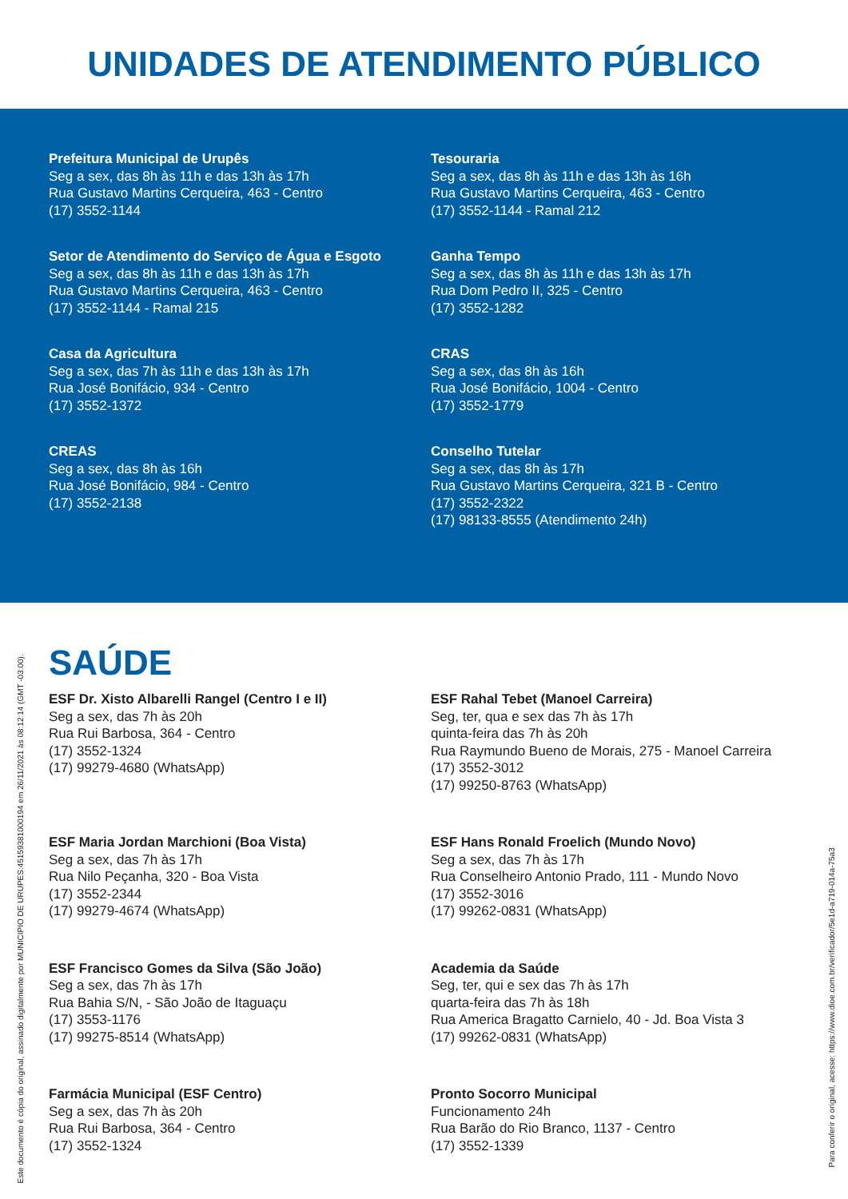UNIDADES DE ATENDIMENTO PÚBLICO
Prefeitura Municipal de Urupês
Seg a sex, das 8h às 11h e das 13h às 17h
Rua Gustavo Martins Cerqueira, 463 - Centro
(17) 3552-1144
Tesouraria
Seg a sex, das 8h às 11h e das 13h às 16h
Rua Gustavo Martins Cerqueira, 463 - Centro
(17) 3552-1144 - Ramal 212
Setor de Atendimento do Serviço de Água e Esgoto
Seg a sex, das 8h às 11h e das 13h às 17h
Rua Gustavo Martins Cerqueira, 463 - Centro
(17) 3552-1144 - Ramal 215
Ganha Tempo
Seg a sex, das 8h às 11h e das 13h às 17h
Rua Dom Pedro II, 325 - Centro
(17) 3552-1282
Casa da Agricultura
Seg a sex, das 7h às 11h e das 13h às 17h
Rua José Bonifácio, 934 - Centro
(17) 3552-1372
CRAS
Seg a sex, das 8h às 16h
Rua José Bonifácio, 1004 - Centro
(17) 3552-1779
CREAS
Seg a sex, das 8h às 16h
Rua José Bonifácio, 984 - Centro
(17) 3552-2138
Conselho Tutelar
Seg a sex, das 8h às 17h
Rua Gustavo Martins Cerqueira, 321 B - Centro
(17) 3552-2322
(17) 98133-8555 (Atendimento 24h)
SAÚDE
ESF Dr. Xisto Albarelli Rangel (Centro I e II)
Seg a sex, das 7h às 20h
Rua Rui Barbosa, 364 - Centro
(17) 3552-1324
(17) 99279-4680 (WhatsApp)
ESF Rahal Tebet (Manoel Carreira)
Seg, ter, qua e sex das 7h às 17h
quinta-feira das 7h às 20h
Rua Raymundo Bueno de Morais, 275 - Manoel Carreira
(17) 3552-3012
(17) 99250-8763 (WhatsApp)
ESF Maria Jordan Marchioni (Boa Vista)
Seg a sex, das 7h às 17h
Rua Nilo Peçanha, 320 - Boa Vista
(17) 3552-2344
(17) 99279-4674 (WhatsApp)
ESF Hans Ronald Froelich (Mundo Novo)
Seg a sex, das 7h às 17h
Rua Conselheiro Antonio Prado, 111 - Mundo Novo
(17) 3552-3016
(17) 99262-0831 (WhatsApp)
ESF Francisco Gomes da Silva (São João)
Seg a sex, das 7h às 17h
Rua Bahia S/N, - São João de Itaguaçu
(17) 3553-1176
(17) 99275-8514 (WhatsApp)
Academia da Saúde
Seg, ter, qui e sex das 7h às 17h
quarta-feira das 7h às 18h
Rua America Bragatto Carnielo, 40 - Jd. Boa Vista 3
(17) 99262-0831 (WhatsApp)
Farmácia Municipal (ESF Centro)
Seg a sex, das 7h às 20h
Rua Rui Barbosa, 364 - Centro
(17) 3552-1324
Pronto Socorro Municipal
Funcionamento 24h
Rua Barão do Rio Branco, 1137 - Centro
(17) 3552-1339
Este documento é cópia do original, assinado digitalmente por MUNICIPIO DE URUPES:45159381000194 em 26/11/2021 às 08:12:14 (GMT -03:00).
Para conferir o original, acesse: https://www.dioe.com.br/verificador/5e1d-a719-014a-75a3